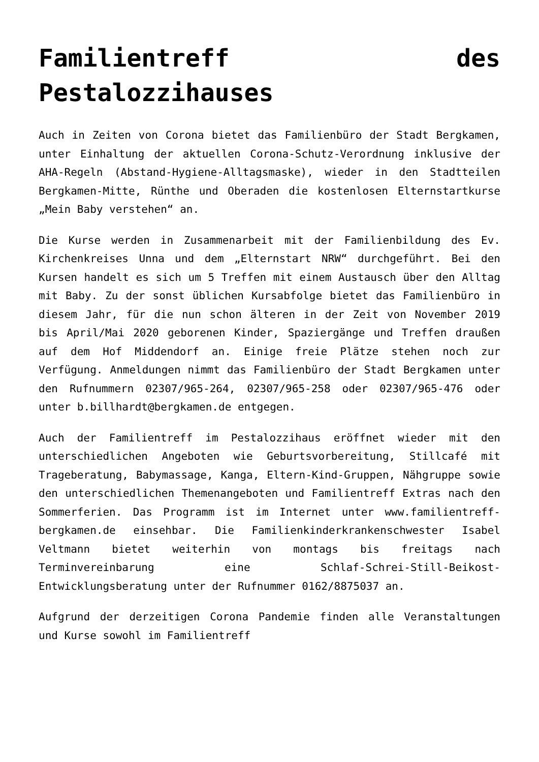Familientreff des Pestalozzihauses
Auch in Zeiten von Corona bietet das Familienbüro der Stadt Bergkamen, unter Einhaltung der aktuellen Corona-Schutz-Verordnung inklusive der AHA-Regeln (Abstand-Hygiene-Alltagsmaske), wieder in den Stadtteilen Bergkamen-Mitte, Rünthe und Oberaden die kostenlosen Elternstartkurse „Mein Baby verstehen“ an.
Die Kurse werden in Zusammenarbeit mit der Familienbildung des Ev. Kirchenkreises Unna und dem „Elternstart NRW“ durchgeführt. Bei den Kursen handelt es sich um 5 Treffen mit einem Austausch über den Alltag mit Baby. Zu der sonst üblichen Kursabfolge bietet das Familienbüro in diesem Jahr, für die nun schon älteren in der Zeit von November 2019 bis April/Mai 2020 geborenen Kinder, Spaziergänge und Treffen draußen auf dem Hof Middendorf an. Einige freie Plätze stehen noch zur Verfügung. Anmeldungen nimmt das Familienbüro der Stadt Bergkamen unter den Rufnummern 02307/965-264, 02307/965-258 oder 02307/965-476 oder unter b.billhardt@bergkamen.de entgegen.
Auch der Familientreff im Pestalozzihaus eröffnet wieder mit den unterschiedlichen Angeboten wie Geburtsvorbereitung, Stillcafé mit Trageberatung, Babymassage, Kanga, Eltern-Kind-Gruppen, Nähgruppe sowie den unterschiedlichen Themenangeboten und Familientreff Extras nach den Sommerferien. Das Programm ist im Internet unter www.familientreff-bergkamen.de einsehbar. Die Familienkinderkrankenschwester Isabel Veltmann bietet weiterhin von montags bis freitags nach Terminvereinbarung eine Schlaf-Schrei-Still-Beikost-Entwicklungsberatung unter der Rufnummer 0162/8875037 an.
Aufgrund der derzeitigen Corona Pandemie finden alle Veranstaltungen und Kurse sowohl im Familientreff